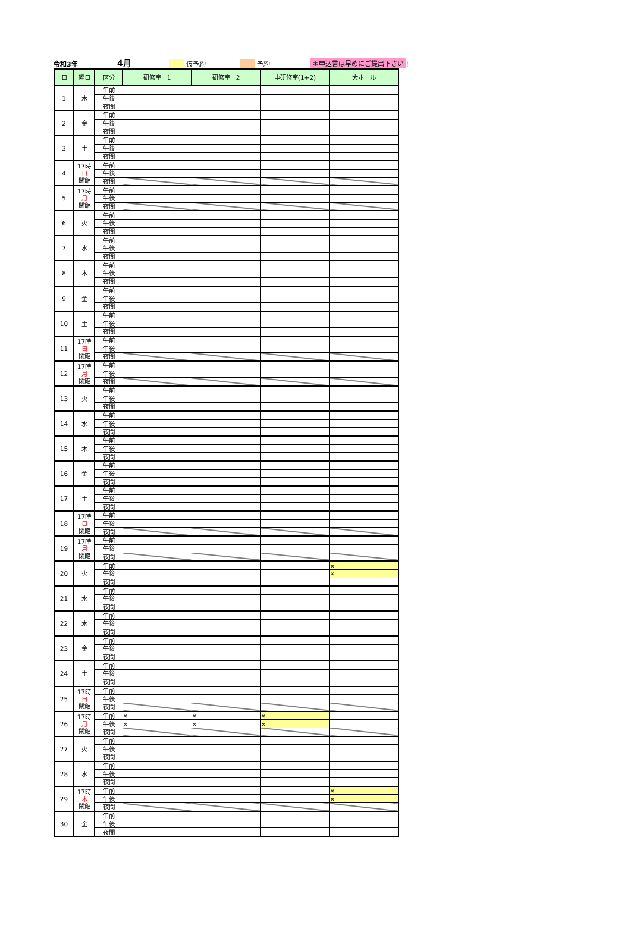令和3年 4月 仮予約 予約 ＊申込書は早めにご提出下さい ！
| 日 | 曜日 | 区分 | 研修室 1 | 研修室 2 | 中研修室(1+2) | 大ホール |
| --- | --- | --- | --- | --- | --- | --- |
| 1 | 木 | 午前 | | | | |
| | | 午後 | | | | |
| | | 夜間 | | | | |
| 2 | 金 | 午前 | | | | |
| | | 午後 | | | | |
| | | 夜間 | | | | |
| 3 | 土 | 午前 | | | | |
| | | 午後 | | | | |
| | | 夜間 | | | | |
| 4 | 17時 日 閉館 | 午前 | | | | |
| | | 午後 | | | | |
| | | 夜間 | | | | |
| 5 | 17時 月 閉館 | 午前 | | | | |
| | | 午後 | | | | |
| | | 夜間 | | | | |
| 6 | 火 | 午前 | | | | |
| | | 午後 | | | | |
| | | 夜間 | | | | |
| 7 | 水 | 午前 | | | | |
| | | 午後 | | | | |
| | | 夜間 | | | | |
| 8 | 木 | 午前 | | | | |
| | | 午後 | | | | |
| | | 夜間 | | | | |
| 9 | 金 | 午前 | | | | |
| | | 午後 | | | | |
| | | 夜間 | | | | |
| 10 | 土 | 午前 | | | | |
| | | 午後 | | | | |
| | | 夜間 | | | | |
| 11 | 17時 日 閉館 | 午前 | | | | |
| | | 午後 | | | | |
| | | 夜間 | | | | |
| 12 | 17時 月 閉館 | 午前 | | | | |
| | | 午後 | | | | |
| | | 夜間 | | | | |
| 13 | 火 | 午前 | | | | |
| | | 午後 | | | | |
| | | 夜間 | | | | |
| 14 | 水 | 午前 | | | | |
| | | 午後 | | | | |
| | | 夜間 | | | | |
| 15 | 木 | 午前 | | | | |
| | | 午後 | | | | |
| | | 夜間 | | | | |
| 16 | 金 | 午前 | | | | |
| | | 午後 | | | | |
| | | 夜間 | | | | |
| 17 | 土 | 午前 | | | | |
| | | 午後 | | | | |
| | | 夜間 | | | | |
| 18 | 17時 日 閉館 | 午前 | | | | |
| | | 午後 | | | | |
| | | 夜間 | | | | |
| 19 | 17時 月 閉館 | 午前 | | | | |
| | | 午後 | | | | |
| | | 夜間 | | | | |
| 20 | 火 | 午前 | | | | × |
| | | 午後 | | | | × |
| | | 夜間 | | | | |
| 21 | 水 | 午前 | | | | |
| | | 午後 | | | | |
| | | 夜間 | | | | |
| 22 | 木 | 午前 | | | | |
| | | 午後 | | | | |
| | | 夜間 | | | | |
| 23 | 金 | 午前 | | | | |
| | | 午後 | | | | |
| | | 夜間 | | | | |
| 24 | 土 | 午前 | | | | |
| | | 午後 | | | | |
| | | 夜間 | | | | |
| 25 | 17時 日 閉館 | 午前 | | | | |
| | | 午後 | | | | |
| | | 夜間 | | | | |
| 26 | 17時 月 閉館 | 午前 | × | × | × | |
| | | 午後 | × | × | × | |
| | | 夜間 | | | | |
| 27 | 火 | 午前 | | | | |
| | | 午後 | | | | |
| | | 夜間 | | | | |
| 28 | 水 | 午前 | | | | |
| | | 午後 | | | | |
| | | 夜間 | | | | |
| 29 | 17時 木 閉館 | 午前 | | | | × |
| | | 午後 | | | | × |
| | | 夜間 | | | | |
| 30 | 金 | 午前 | | | | |
| | | 午後 | | | | |
| | | 夜間 | | | | |